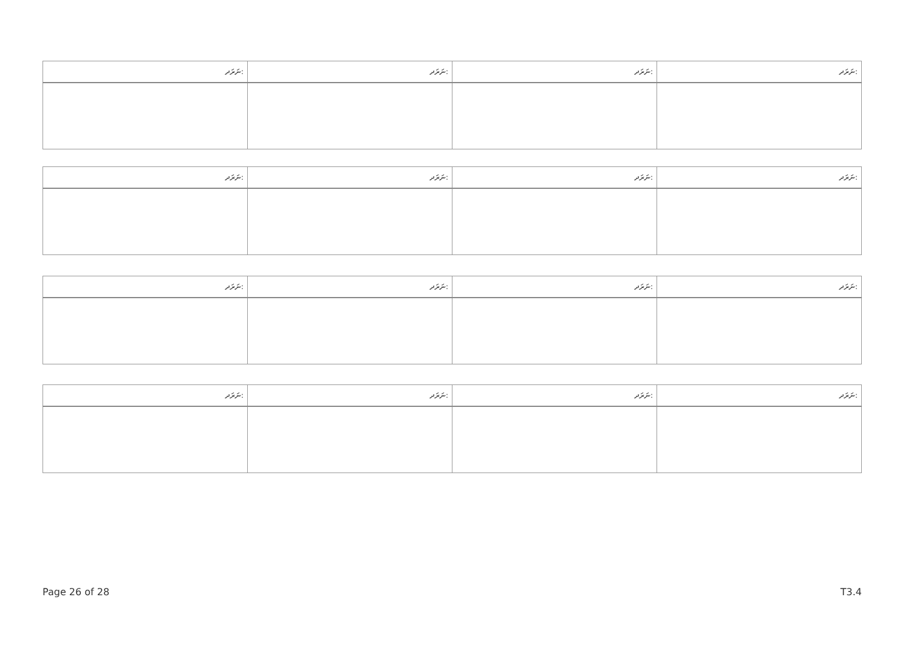| ނަރަދ: | ނަރަދ: | ނަރަދ: | ނަރަދ: |
| --- | --- | --- | --- |
| ނަރަދ: | ނަރަދ: | ނަރަދ: | ނަރަދ: |
| --- | --- | --- | --- |
| ނަރަދ: | ނަރަދ: | ނަރަދ: | ނަރަދ: |
| --- | --- | --- | --- |
| ނަރަދ: | ނަރަދ: | ނަރަދ: | ނަރަދ: |
| --- | --- | --- | --- |
Page 26 of 28 T3.4